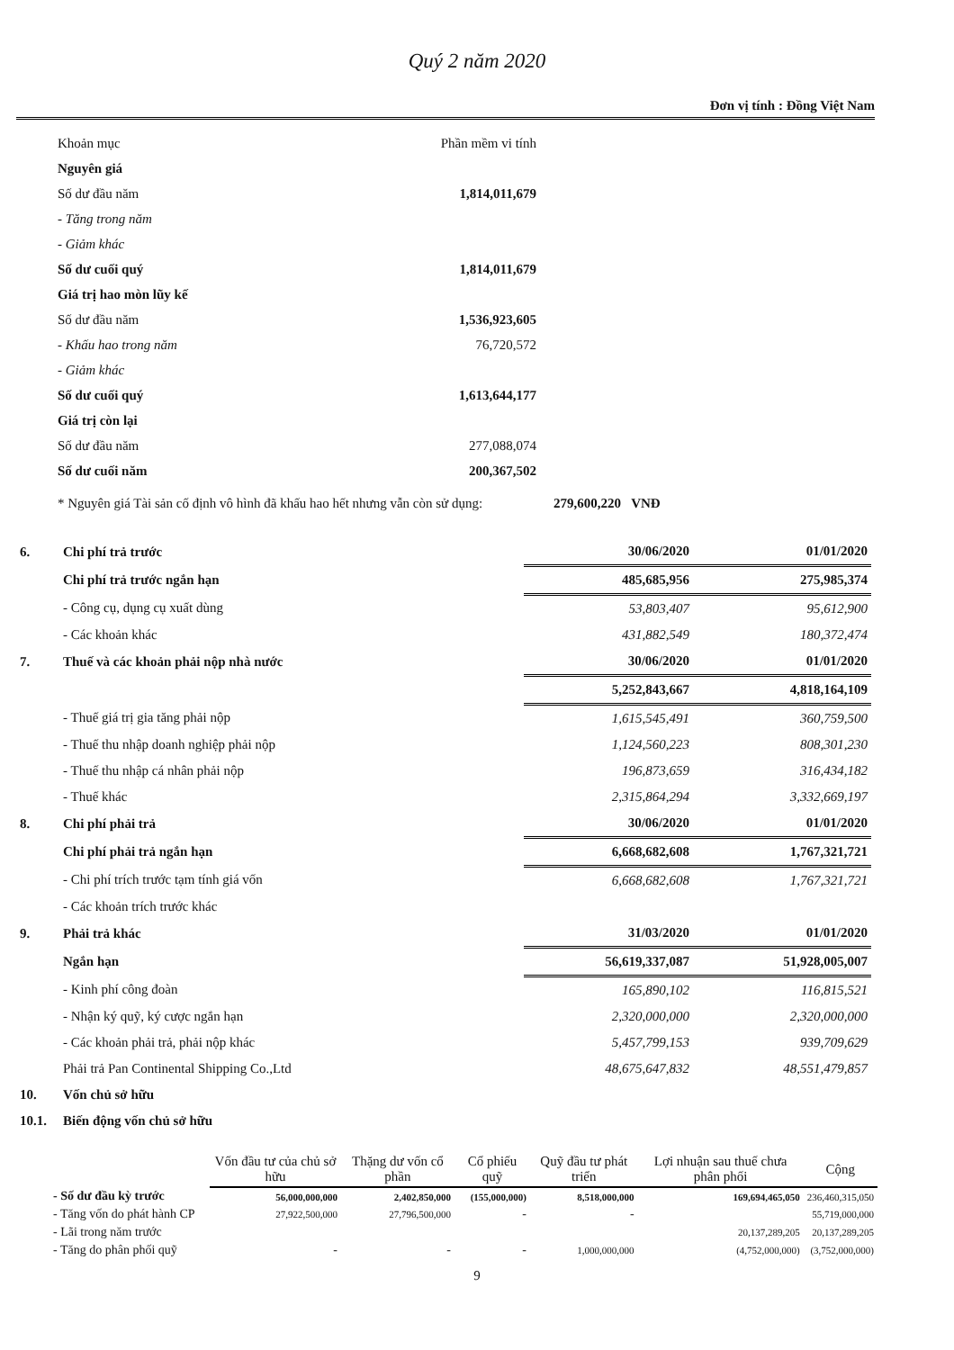Quý 2 năm 2020
Đơn vị tính : Đồng Việt Nam
| Khoản mục | Phần mềm vi tính |
| Nguyên giá | |
| Số dư đầu năm | 1,814,011,679 |
| - Tăng trong năm | |
| - Giảm khác | |
| Số dư cuối quý | 1,814,011,679 |
| Giá trị hao mòn lũy kế | |
| Số dư đầu năm | 1,536,923,605 |
| - Khấu hao trong năm | 76,720,572 |
| - Giảm khác | |
| Số dư cuối quý | 1,613,644,177 |
| Giá trị còn lại | |
| Số dư đầu năm | 277,088,074 |
| Số dư cuối năm | 200,367,502 |
* Nguyên giá Tài sản cố định vô hình đã khấu hao hết nhưng vẫn còn sử dụng: 279,600,220 VNĐ
| 6. | Chi phí trả trước | 30/06/2020 | 01/01/2020 |
| | Chi phí trả trước ngắn hạn | 485,685,956 | 275,985,374 |
| | - Công cụ, dụng cụ xuất dùng | 53,803,407 | 95,612,900 |
| | - Các khoản khác | 431,882,549 | 180,372,474 |
| 7. | Thuế và các khoản phải nộp nhà nước | 30/06/2020 | 01/01/2020 |
| | | 5,252,843,667 | 4,818,164,109 |
| | - Thuế giá trị gia tăng phải nộp | 1,615,545,491 | 360,759,500 |
| | - Thuế thu nhập doanh nghiệp phải nộp | 1,124,560,223 | 808,301,230 |
| | - Thuế thu nhập cá nhân phải nộp | 196,873,659 | 316,434,182 |
| | - Thuế khác | 2,315,864,294 | 3,332,669,197 |
| 8. | Chi phí phải trả | 30/06/2020 | 01/01/2020 |
| | Chi phí phải trả ngắn hạn | 6,668,682,608 | 1,767,321,721 |
| | - Chi phí trích trước tạm tính giá vốn | 6,668,682,608 | 1,767,321,721 |
| | - Các khoản trích trước khác | | |
| 9. | Phải trả khác | 31/03/2020 | 01/01/2020 |
| | Ngắn hạn | 56,619,337,087 | 51,928,005,007 |
| | - Kinh phí công đoàn | 165,890,102 | 116,815,521 |
| | - Nhận ký quỹ, ký cược ngắn hạn | 2,320,000,000 | 2,320,000,000 |
| | - Các khoản phải trả, phải nộp khác | 5,457,799,153 | 939,709,629 |
| | Phải trả Pan Continental Shipping Co.,Ltd | 48,675,647,832 | 48,551,479,857 |
| 10. | Vốn chủ sở hữu | | |
| 10.1. | Biến động vốn chủ sở hữu | | |
| | Vốn đầu tư của chủ sở hữu | Thặng dư vốn cổ phần | Cổ phiếu quỹ | Quỹ đầu tư phát triển | Lợi nhuận sau thuế chưa phân phối | Cộng |
| --- | --- | --- | --- | --- | --- | --- |
| - Số dư đầu kỳ trước | 56,000,000,000 | 2,402,850,000 | (155,000,000) | 8,518,000,000 | 169,694,465,050 | 236,460,315,050 |
| - Tăng vốn do phát hành CP | 27,922,500,000 | 27,796,500,000 | - | - | | 55,719,000,000 |
| - Lãi trong năm trước | | | | | 20,137,289,205 | 20,137,289,205 |
| - Tăng do phân phối quỹ | - | - | - | 1,000,000,000 | (4,752,000,000) | (3,752,000,000) |
9